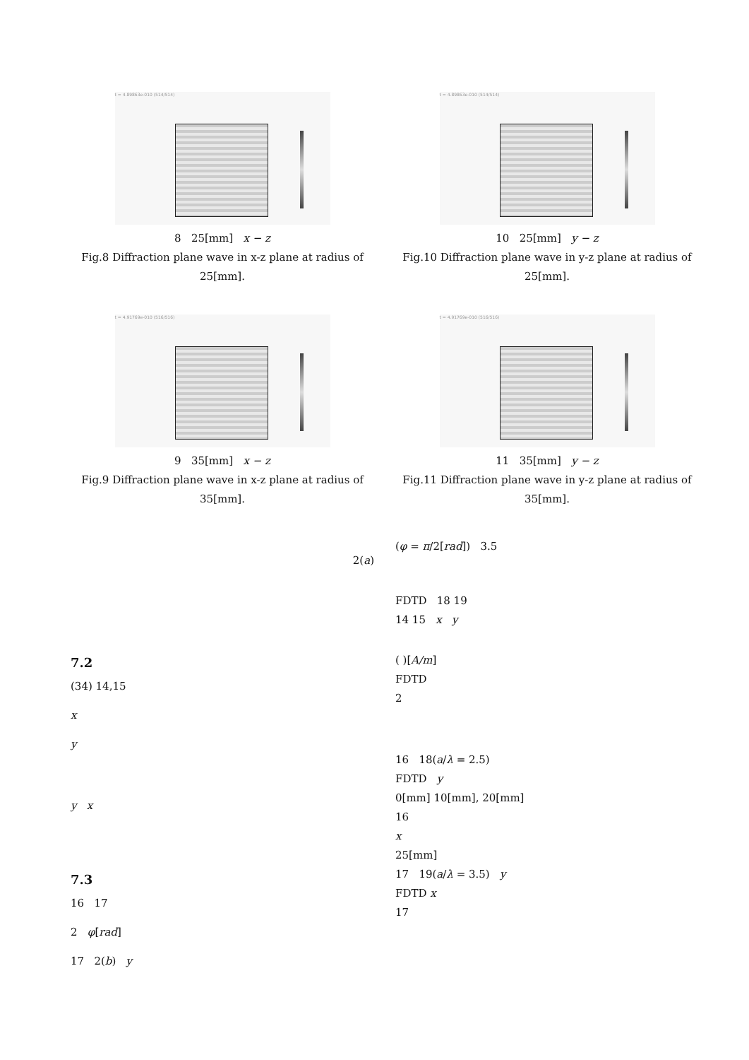t = 4.89863e-010 (514/514)
8 25[mm] x − z
Fig.8 Diffraction plane wave in x-z plane at radius of 25[mm].
t = 4.91769e-010 (516/516)
9 35[mm] x − z
Fig.9 Diffraction plane wave in x-z plane at radius of 35[mm].
2(a)
7.2
(34) 14,15
x
y
y x
7.3
16 17
2 φ[rad]
17 2(b) y
t = 4.89863e-010 (514/514)
10 25[mm] y − z
Fig.10 Diffraction plane wave in y-z plane at radius of 25[mm].
t = 4.91769e-010 (516/516)
11 35[mm] y − z
Fig.11 Diffraction plane wave in y-z plane at radius of 35[mm].
(φ = π/2[rad]) 3.5
FDTD 18 19
14 15 x y
( )[A/m]
FDTD
2
16 18(a/λ = 2.5)
FDTD y
0[mm] 10[mm], 20[mm]
16
x
25[mm]
17 19(a/λ = 3.5) y
FDTD x
17